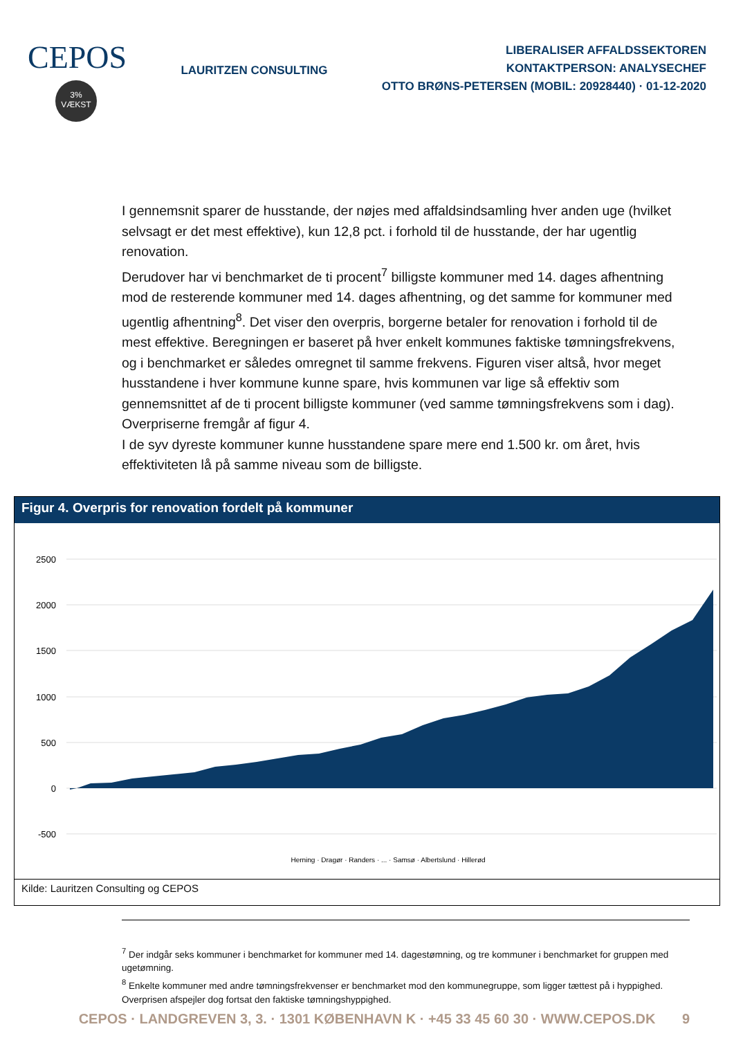CEPOS
3%
VÆKST
LAURITZEN CONSULTING
LIBERALISER AFFALDSSEKTOREN
KONTAKTPERSON: ANALYSECHEF
OTTO BRØNS-PETERSEN (MOBIL: 20928440) · 01-12-2020
I gennemsnit sparer de husstande, der nøjes med affaldsindsamling hver anden uge (hvilket selvsagt er det mest effektive), kun 12,8 pct. i forhold til de husstande, der har ugentlig renovation.
Derudover har vi benchmarket de ti procent<sup>7</sup> billigste kommuner med 14. dages afhentning mod de resterende kommuner med 14. dages afhentning, og det samme for kommuner med ugentlig afhentning<sup>8</sup>. Det viser den overpris, borgerne betaler for renovation i forhold til de mest effektive. Beregningen er baseret på hver enkelt kommunes faktiske tømningsfrekvens, og i benchmarket er således omregnet til samme frekvens. Figuren viser altså, hvor meget husstandene i hver kommune kunne spare, hvis kommunen var lige så effektiv som gennemsnittet af de ti procent billigste kommuner (ved samme tømningsfrekvens som i dag). Overpriserne fremgår af figur 4.
I de syv dyreste kommuner kunne husstandene spare mere end 1.500 kr. om året, hvis effektiviteten lå på samme niveau som de billigste.
Figur 4. Overpris for renovation fordelt på kommuner
2500
2000
1500
1000
500
0
-500
Herning · Dragør · Randers · ... · Samsø · Albertslund · Hillerød
Kilde: Lauritzen Consulting og CEPOS
<sup>7</sup> Der indgår seks kommuner i benchmarket for kommuner med 14. dagestømning, og tre kommuner i benchmarket for gruppen med ugetømning.
<sup>8</sup> Enkelte kommuner med andre tømningsfrekvenser er benchmarket mod den kommunegruppe, som ligger tættest på i hyppighed. Overprisen afspejler dog fortsat den faktiske tømningshyppighed.
CEPOS · LANDGREVEN 3, 3. · 1301 KØBENHAVN K · +45 33 45 60 30 · WWW.CEPOS.DK 9